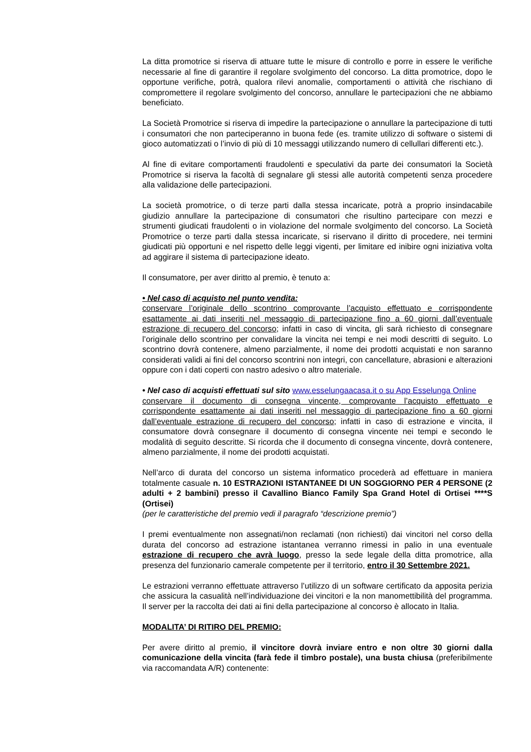La ditta promotrice si riserva di attuare tutte le misure di controllo e porre in essere le verifiche necessarie al fine di garantire il regolare svolgimento del concorso. La ditta promotrice, dopo le opportune verifiche, potrà, qualora rilevi anomalie, comportamenti o attività che rischiano di compromettere il regolare svolgimento del concorso, annullare le partecipazioni che ne abbiamo beneficiato.
La Società Promotrice si riserva di impedire la partecipazione o annullare la partecipazione di tutti i consumatori che non parteciperanno in buona fede (es. tramite utilizzo di software o sistemi di gioco automatizzati o l’invio di più di 10 messaggi utilizzando numero di cellullari differenti etc.).
Al fine di evitare comportamenti fraudolenti e speculativi da parte dei consumatori la Società Promotrice si riserva la facoltà di segnalare gli stessi alle autorità competenti senza procedere alla validazione delle partecipazioni.
La società promotrice, o di terze parti dalla stessa incaricate, potrà a proprio insindacabile giudizio annullare la partecipazione di consumatori che risultino partecipare con mezzi e strumenti giudicati fraudolenti o in violazione del normale svolgimento del concorso. La Società Promotrice o terze parti dalla stessa incaricate, si riservano il diritto di procedere, nei termini giudicati più opportuni e nel rispetto delle leggi vigenti, per limitare ed inibire ogni iniziativa volta ad aggirare il sistema di partecipazione ideato.
Il consumatore, per aver diritto al premio, è tenuto a:
• Nel caso di acquisto nel punto vendita:
conservare l’originale dello scontrino comprovante l’acquisto effettuato e corrispondente esattamente ai dati inseriti nel messaggio di partecipazione fino a 60 giorni dall’eventuale estrazione di recupero del concorso; infatti in caso di vincita, gli sarà richiesto di consegnare l’originale dello scontrino per convalidare la vincita nei tempi e nei modi descritti di seguito. Lo scontrino dovrà contenere, almeno parzialmente, il nome dei prodotti acquistati e non saranno considerati validi ai fini del concorso scontrini non integri, con cancellature, abrasioni e alterazioni oppure con i dati coperti con nastro adesivo o altro materiale.
• Nel caso di acquisti effettuati sul sito www.esselungaacasa.it o su App Esselunga Online
conservare il documento di consegna vincente, comprovante l’acquisto effettuato e corrispondente esattamente ai dati inseriti nel messaggio di partecipazione fino a 60 giorni dall’eventuale estrazione di recupero del concorso; infatti in caso di estrazione e vincita, il consumatore dovrà consegnare il documento di consegna vincente nei tempi e secondo le modalità di seguito descritte. Si ricorda che il documento di consegna vincente, dovrà contenere, almeno parzialmente, il nome dei prodotti acquistati.
Nell’arco di durata del concorso un sistema informatico procederà ad effettuare in maniera totalmente casuale n. 10 ESTRAZIONI ISTANTANEE DI UN SOGGIORNO PER 4 PERSONE (2 adulti + 2 bambini) presso il Cavallino Bianco Family Spa Grand Hotel di Ortisei ****S (Ortisei)
(per le caratteristiche del premio vedi il paragrafo “descrizione premio”)
I premi eventualmente non assegnati/non reclamati (non richiesti) dai vincitori nel corso della durata del concorso ad estrazione istantanea verranno rimessi in palio in una eventuale estrazione di recupero che avrà luogo, presso la sede legale della ditta promotrice, alla presenza del funzionario camerale competente per il territorio, entro il 30 Settembre 2021.
Le estrazioni verranno effettuate attraverso l’utilizzo di un software certificato da apposita perizia che assicura la casualità nell’individuazione dei vincitori e la non manomettibilità del programma. Il server per la raccolta dei dati ai fini della partecipazione al concorso è allocato in Italia.
MODALITA’ DI RITIRO DEL PREMIO:
Per avere diritto al premio, il vincitore dovrà inviare entro e non oltre 30 giorni dalla comunicazione della vincita (farà fede il timbro postale), una busta chiusa (preferibilmente via raccomandata A/R) contenente: